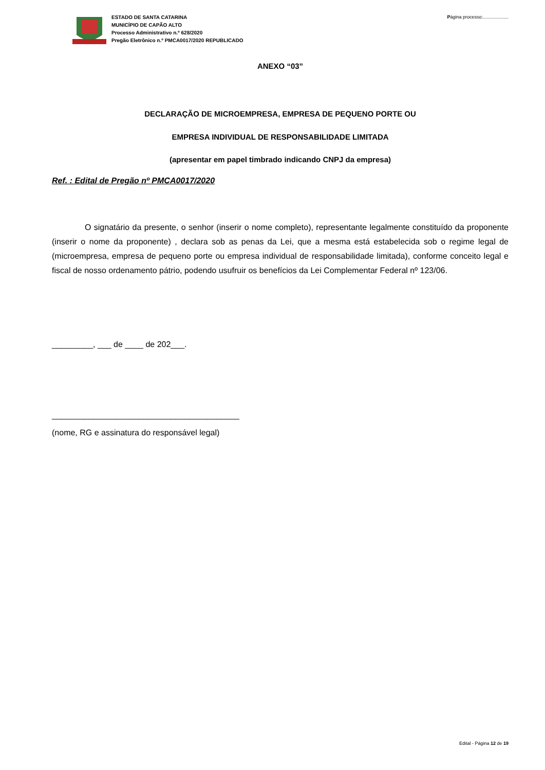ESTADO DE SANTA CATARINA
MUNICÍPIO DE CAPÃO ALTO
Processo Administrativo n.º 628/2020
Pregão Eletrônico n.º PMCA0017/2020 REPUBLICADO
Página processo:....................
ANEXO “03”
DECLARAÇÃO DE MICROEMPRESA, EMPRESA DE PEQUENO PORTE OU
EMPRESA INDIVIDUAL DE RESPONSABILIDADE LIMITADA
(apresentar em papel timbrado indicando CNPJ da empresa)
Ref. : Edital de Pregão nº PMCA0017/2020
O signatário da presente, o senhor (inserir o nome completo), representante legalmente constituído da proponente (inserir o nome da proponente) , declara sob as penas da Lei, que a mesma está estabelecida sob o regime legal de (microempresa, empresa de pequeno porte ou empresa individual de responsabilidade limitada), conforme conceito legal e fiscal de nosso ordenamento pátrio, podendo usufruir os benefícios da Lei Complementar Federal nº 123/06.
_________, ___ de ____ de 202___.
_________________________________________
(nome, RG e assinatura do responsável legal)
Edital - Página 12 de 19